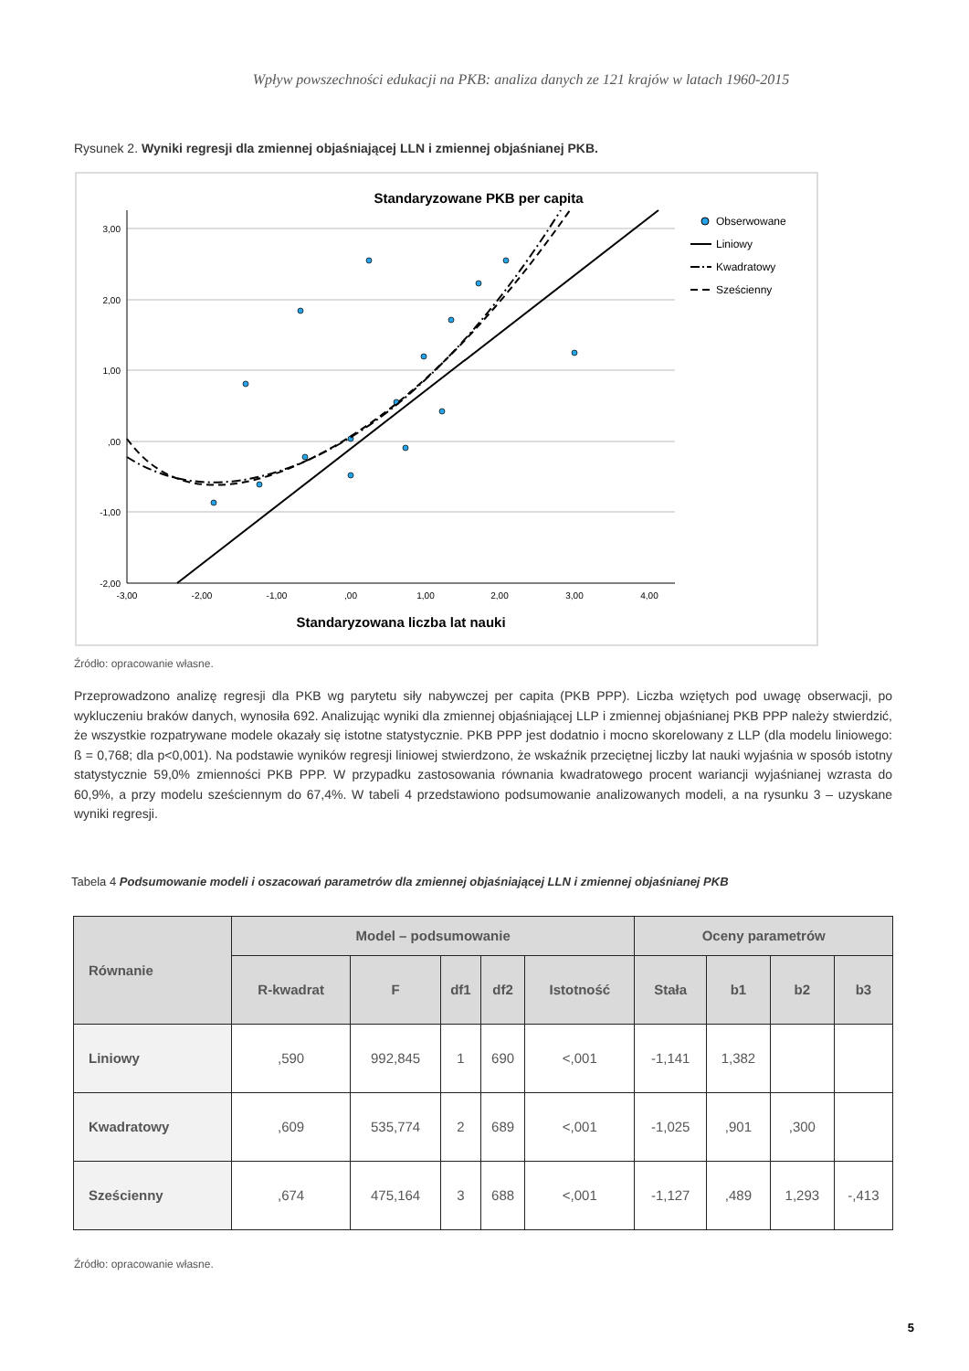Wpływ powszechności edukacji na PKB: analiza danych ze 121 krajów w latach 1960-2015
Rysunek 2. Wyniki regresji dla zmiennej objaśniającej LLN i zmiennej objaśnianej PKB.
Standaryzowane PKB per capita
3,00
2,00
1,00
,00
-1,00
-2,00
-3,00
-2,00
-1,00
,00
1,00
2,00
3,00
4,00
Standaryzowana liczba lat nauki
Obserwowane
Liniowy
Kwadratowy
Sześcienny
Źródło: opracowanie własne.
Przeprowadzono analizę regresji dla PKB wg parytetu siły nabywczej per capita (PKB PPP). Liczba wziętych pod uwagę obserwacji, po wykluczeniu braków danych, wynosiła 692. Analizując wyniki dla zmiennej objaśniającej LLP i zmiennej objaśnianej PKB PPP należy stwierdzić, że wszystkie rozpatrywane modele okazały się istotne statystycznie. PKB PPP jest dodatnio i mocno skorelowany z LLP (dla modelu liniowego: ß = 0,768; dla p<0,001). Na podstawie wyników regresji liniowej stwierdzono, że wskaźnik przeciętnej liczby lat nauki wyjaśnia w sposób istotny statystycznie 59,0% zmienności PKB PPP. W przypadku zastosowania równania kwadratowego procent wariancji wyjaśnianej wzrasta do 60,9%, a przy modelu sześciennym do 67,4%. W tabeli 4 przedstawiono podsumowanie analizowanych modeli, a na rysunku 3 – uzyskane wyniki regresji.
Tabela 4 Podsumowanie modeli i oszacowań parametrów dla zmiennej objaśniającej LLN i zmiennej objaśnianej PKB
| Równanie | Model – podsumowanie | | | | | Oceny parametrów | | | |
| --- | --- | --- | --- | --- | --- | --- | --- | --- | --- |
| | R-kwadrat | F | df1 | df2 | Istotność | Stała | b1 | b2 | b3 |
| Liniowy | ,590 | 992,845 | 1 | 690 | <,001 | -1,141 | 1,382 | | |
| Kwadratowy | ,609 | 535,774 | 2 | 689 | <,001 | -1,025 | ,901 | ,300 | |
| Sześcienny | ,674 | 475,164 | 3 | 688 | <,001 | -1,127 | ,489 | 1,293 | -,413 |
Źródło: opracowanie własne.
5